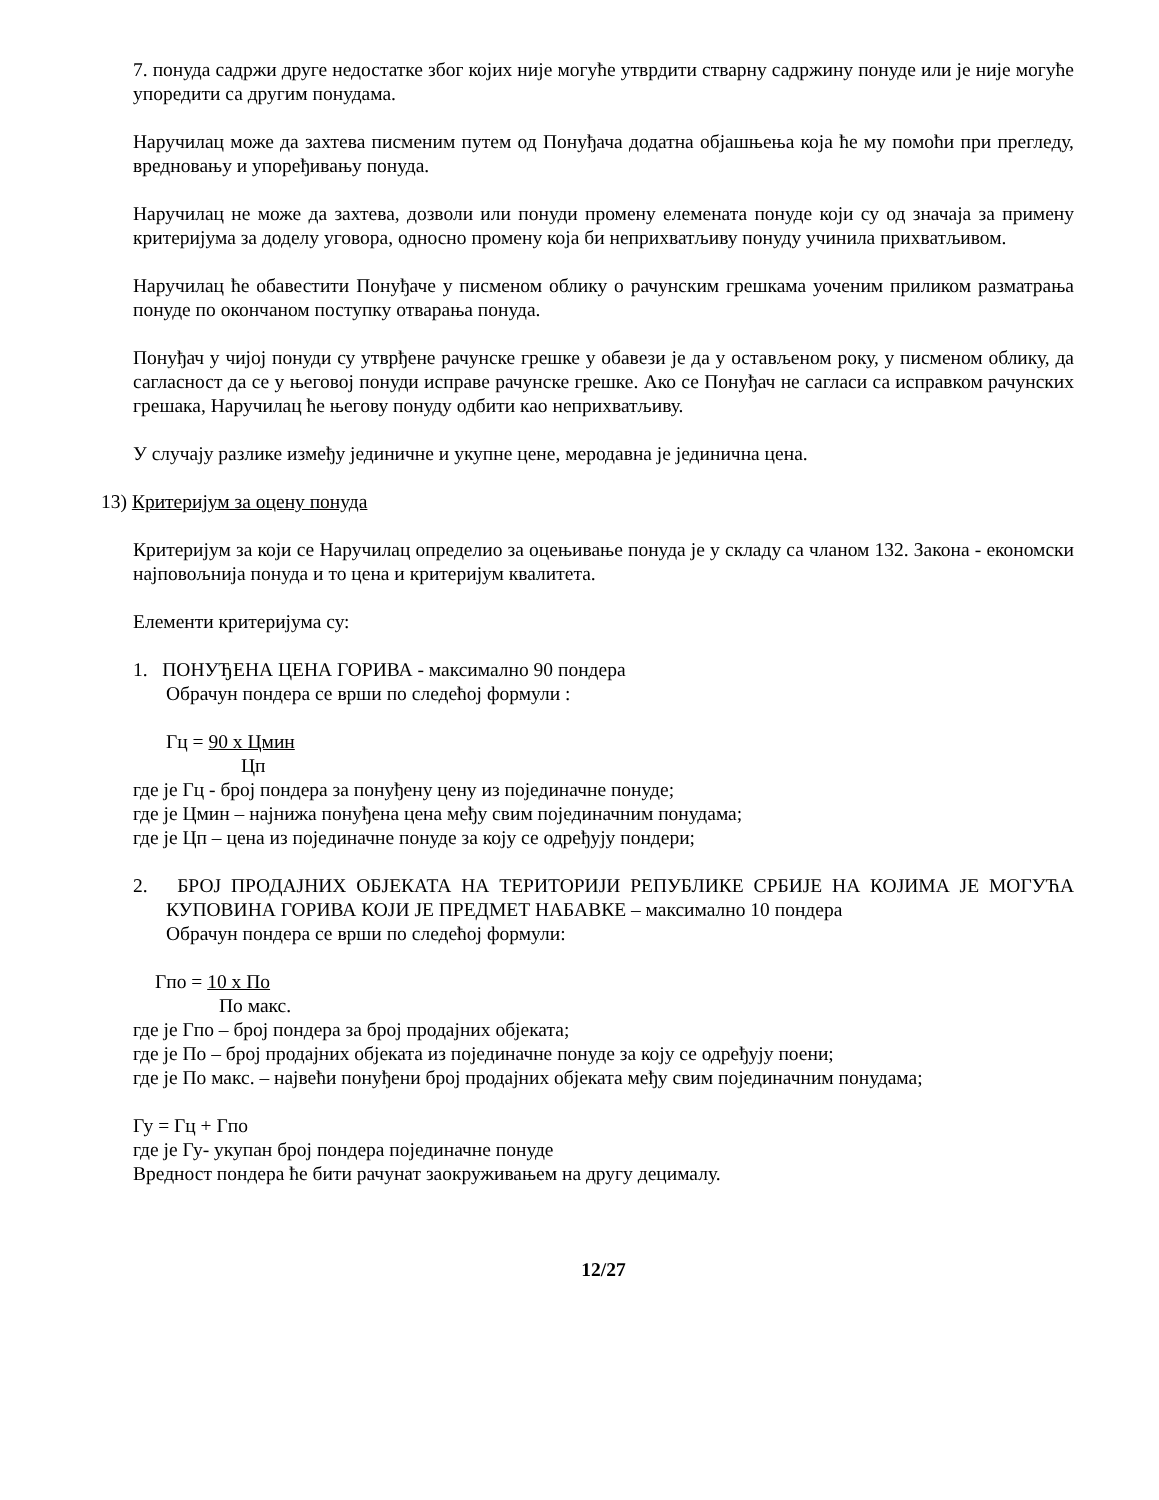7. понуда садржи друге недостатке због којих није могуће утврдити стварну садржину понуде или је није могуће упоредити са другим понудама.
Наручилац може да захтева писменим путем од Понуђача додатна објашњења која ће му помоћи при прегледу, вредновању и упоређивању понуда.
Наручилац не може да захтева, дозволи или понуди промену елемената понуде који су од значаја за примену критеријума за доделу уговора, односно промену која би неприхватљиву понуду учинила прихватљивом.
Наручилац ће обавестити Понуђаче у писменом облику о рачунским грешкама уоченим приликом разматрања понуде по окончаном поступку отварања понуда.
Понуђач у чијој понуди су утврђене рачунске грешке у обавези је да у остављеном року, у писменом облику, да сагласност да се у његовој понуди исправе рачунске грешке. Ако се Понуђач не сагласи са исправком рачунских грешака, Наручилац ће његову понуду одбити као неприхватљиву.
У случају разлике између јединичне и укупне цене, меродавна је јединична цена.
13) Критеријум за оцену понуда
Критеријум за који се Наручилац определио за оцењивање понуда је у складу са чланом 132. Закона - економски најповољнија понуда и то цена и критеријум квалитета.
Елементи критеријума су:
1. ПОНУЂЕНА ЦЕНА ГОРИВА - максимално 90 пондера
Обрачун пондера се врши по следећој формули :
Гц = 90 x Цмин
Цп
где је Гц - број пондера за понуђену цену из појединачне понуде;
где је Цмин – најнижа понуђена цена међу свим појединачним понудама;
где је Цп – цена из појединачне понуде за коју се одређују пондери;
2. БРОЈ ПРОДАЈНИХ ОБЈЕКАТА НА ТЕРИТОРИЈИ РЕПУБЛИКЕ СРБИЈЕ НА КОЈИМА ЈЕ МОГУЋА КУПОВИНА ГОРИВА КОЈИ ЈЕ ПРЕДМЕТ НАБАВКЕ – максимално 10 пондера
Обрачун пондера се врши по следећој формули:
Гпо = 10 x По
По макс.
где је Гпо – број пондера за број продајних објеката;
где је По – број продајних објеката из појединачне понуде за коју се одређују поени;
где је По макс. – највећи понуђени број продајних објеката међу свим појединачним понудама;
Гу = Гц + Гпо
где је Гу- укупан број пондера појединачне понуде
Вредност пондера ће бити рачунат заокруживањем на другу децималу.
12/27